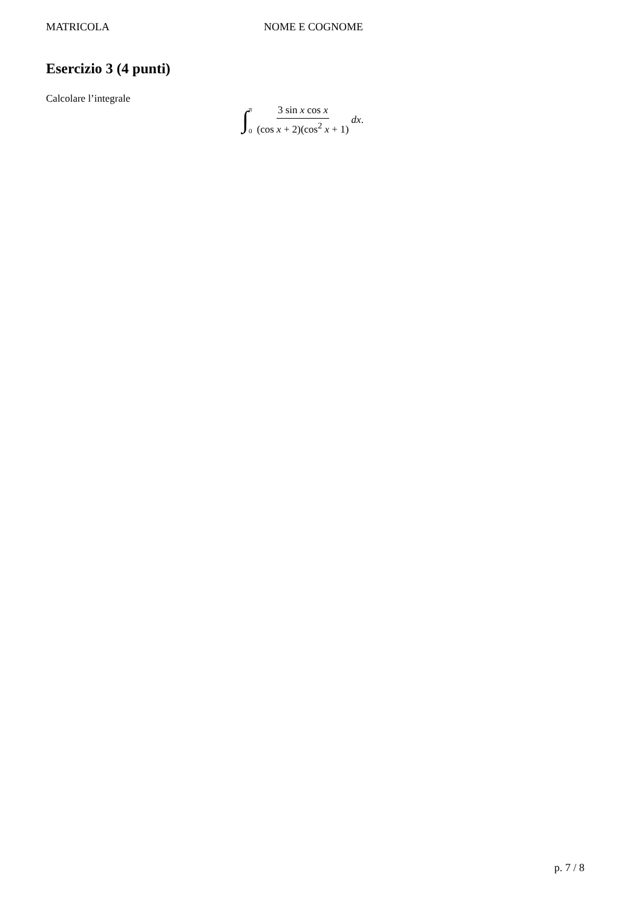MATRICOLA NOME E COGNOME
Esercizio 3 (4 punti)
Calcolare l’integrale
∫ π
0 3 sin x cos x (cos x + 2)(cos<sup>2</sup> x + 1) dx.
p. 7 / 8